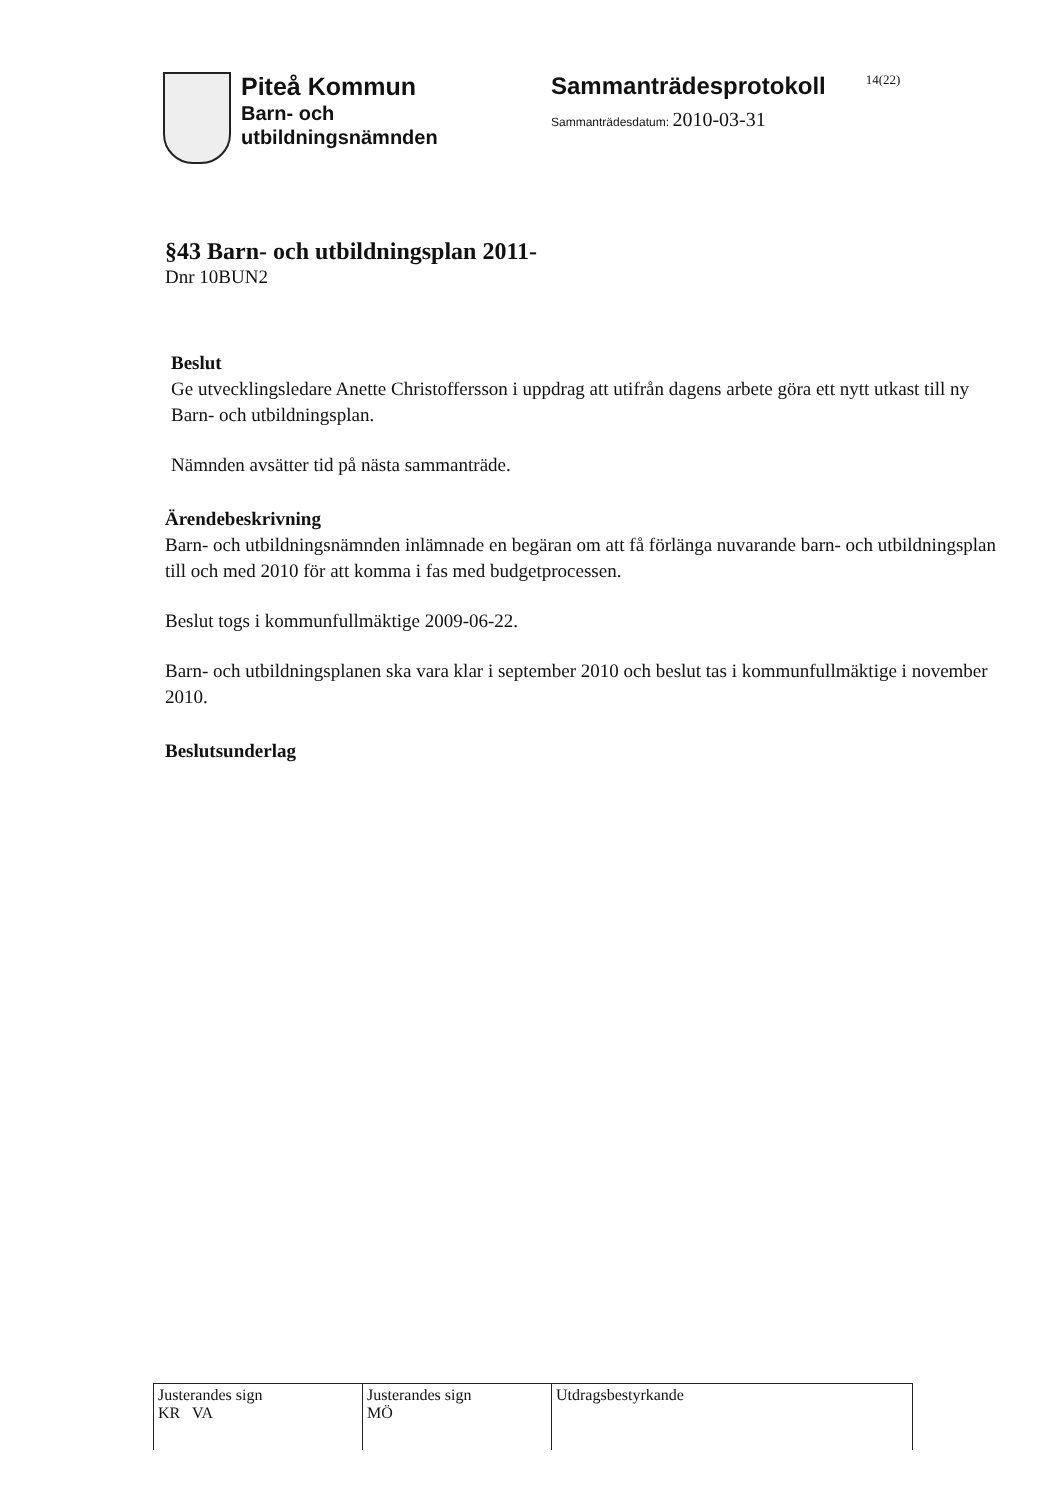Piteå Kommun
Barn- och
utbildningsnämnden
Sammanträdesprotokoll
Sammanträdesdatum: 2010-03-31
14(22)
§43 Barn- och utbildningsplan 2011-
Dnr 10BUN2
Beslut
Ge utvecklingsledare Anette Christoffersson i uppdrag att utifrån dagens arbete göra ett nytt utkast till ny Barn- och utbildningsplan.
Nämnden avsätter tid på nästa sammanträde.
Ärendebeskrivning
Barn- och utbildningsnämnden inlämnade en begäran om att få förlänga nuvarande barn- och utbildningsplan till och med 2010 för att komma i fas med budgetprocessen.
Beslut togs i kommunfullmäktige 2009-06-22.
Barn- och utbildningsplanen ska vara klar i september 2010 och beslut tas i kommunfullmäktige i november 2010.
Beslutsunderlag
| Justerandes sign KR VA | Justerandes sign MÖ | Utdragsbestyrkande |